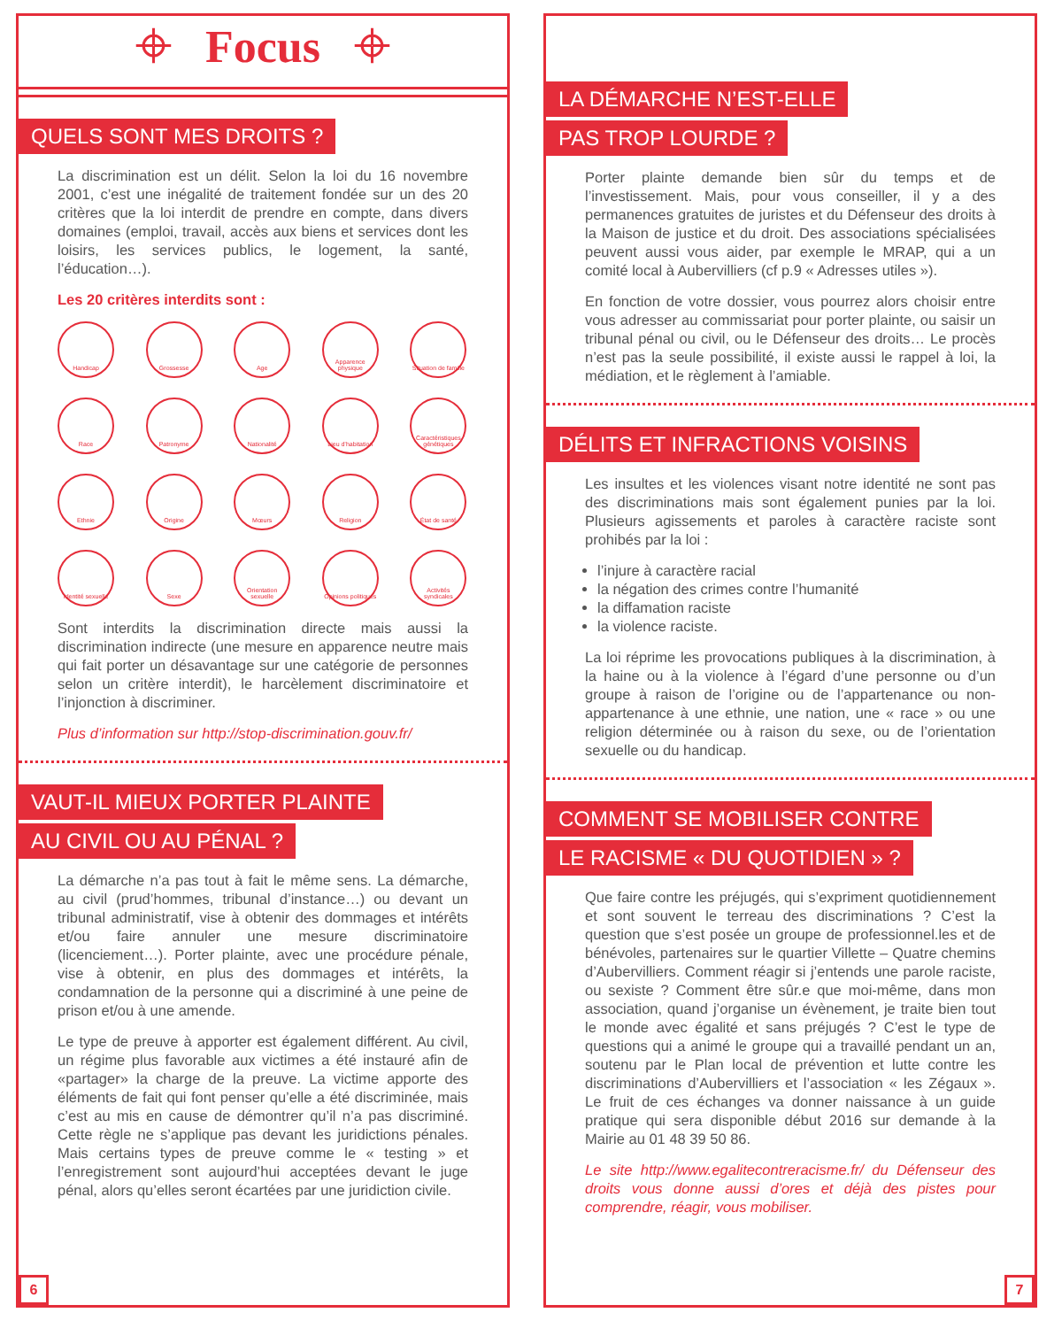⌖ Focus ⌖
QUELS SONT MES DROITS ?
La discrimination est un délit. Selon la loi du 16 novembre 2001, c’est une inégalité de traitement fondée sur un des 20 critères que la loi interdit de prendre en compte, dans divers domaines (emploi, travail, accès aux biens et services dont les loisirs, les services publics, le logement, la santé, l’éducation…).
Les 20 critères interdits sont :
Handicap
Grossesse
Age
Apparence physique
Situation de famille
Race
Patronyme
Nationalité
Lieu d’habitation
Caractéristiques génétiques
Ethnie
Origine
Mœurs
Religion
État de santé
Identité sexuelle
Sexe
Orientation sexuelle
Opinions politiques
Activités syndicales
Sont interdits la discrimination directe mais aussi la discrimination indirecte (une mesure en apparence neutre mais qui fait porter un désavantage sur une catégorie de personnes selon un critère interdit), le harcèlement discriminatoire et l’injonction à discriminer.
Plus d’information sur http://stop-discrimination.gouv.fr/
VAUT-IL MIEUX PORTER PLAINTE
AU CIVIL OU AU PÉNAL ?
La démarche n’a pas tout à fait le même sens. La démarche, au civil (prud’hommes, tribunal d’instance…) ou devant un tribunal administratif, vise à obtenir des dommages et intérêts et/ou faire annuler une mesure discriminatoire (licenciement…). Porter plainte, avec une procédure pénale, vise à obtenir, en plus des dommages et intérêts, la condamnation de la personne qui a discriminé à une peine de prison et/ou à une amende.
Le type de preuve à apporter est également différent. Au civil, un régime plus favorable aux victimes a été instauré afin de «partager» la charge de la preuve. La victime apporte des éléments de fait qui font penser qu’elle a été discriminée, mais c’est au mis en cause de démontrer qu’il n’a pas discriminé. Cette règle ne s’applique pas devant les juridictions pénales. Mais certains types de preuve comme le « testing » et l’enregistrement sont aujourd’hui acceptées devant le juge pénal, alors qu’elles seront écartées par une juridiction civile.
6
LA DÉMARCHE N’EST-ELLE
PAS TROP LOURDE ?
Porter plainte demande bien sûr du temps et de l’investissement. Mais, pour vous conseiller, il y a des permanences gratuites de juristes et du Défenseur des droits à la Maison de justice et du droit. Des associations spécialisées peuvent aussi vous aider, par exemple le MRAP, qui a un comité local à Aubervilliers (cf p.9 « Adresses utiles »).
En fonction de votre dossier, vous pourrez alors choisir entre vous adresser au commissariat pour porter plainte, ou saisir un tribunal pénal ou civil, ou le Défenseur des droits… Le procès n’est pas la seule possibilité, il existe aussi le rappel à loi, la médiation, et le règlement à l’amiable.
DÉLITS ET INFRACTIONS VOISINS
Les insultes et les violences visant notre identité ne sont pas des discriminations mais sont également punies par la loi. Plusieurs agissements et paroles à caractère raciste sont prohibés par la loi :
l’injure à caractère racial
la négation des crimes contre l’humanité
la diffamation raciste
la violence raciste.
La loi réprime les provocations publiques à la discrimination, à la haine ou à la violence à l’égard d’une personne ou d’un groupe à raison de l’origine ou de l’appartenance ou non-appartenance à une ethnie, une nation, une « race » ou une religion déterminée ou à raison du sexe, ou de l’orientation sexuelle ou du handicap.
COMMENT SE MOBILISER CONTRE
LE RACISME « DU QUOTIDIEN » ?
Que faire contre les préjugés, qui s’expriment quotidiennement et sont souvent le terreau des discriminations ? C’est la question que s’est posée un groupe de professionnel.les et de bénévoles, partenaires sur le quartier Villette – Quatre chemins d’Aubervilliers. Comment réagir si j’entends une parole raciste, ou sexiste ? Comment être sûr.e que moi-même, dans mon association, quand j’organise un évènement, je traite bien tout le monde avec égalité et sans préjugés ? C’est le type de questions qui a animé le groupe qui a travaillé pendant un an, soutenu par le Plan local de prévention et lutte contre les discriminations d’Aubervilliers et l’association « les Zégaux ». Le fruit de ces échanges va donner naissance à un guide pratique qui sera disponible début 2016 sur demande à la Mairie au 01 48 39 50 86.
Le site http://www.egalitecontreracisme.fr/ du Défenseur des droits vous donne aussi d’ores et déjà des pistes pour comprendre, réagir, vous mobiliser.
7